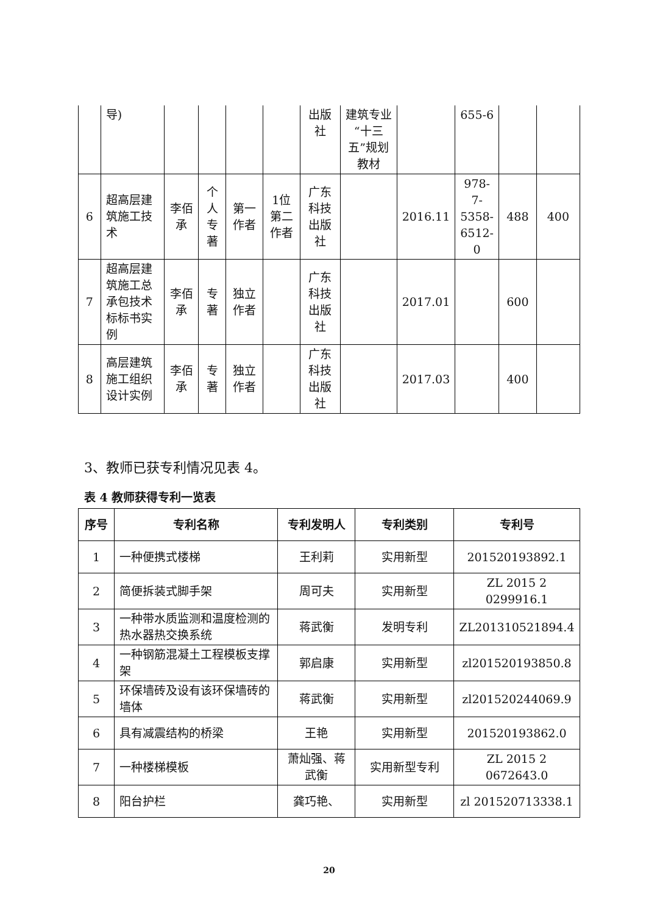| | 导) | | | | | 出版社 | 建筑专业“十三五”规划教材 | | 655-6 | | |
| 6 | 超高层建筑施工技术 | 李佰承 | 个人专著 | 第一作者 | 1位第二作者 | 广东科技出版社 | | 2016.11 | 978-7-5358-6512-0 | 488 | 400 |
| 7 | 超高层建筑施工总承包技术标标书实例 | 李佰承 | 专著 | 独立作者 | | 广东科技出版社 | | 2017.01 | | 600 | |
| 8 | 高层建筑施工组织设计实例 | 李佰承 | 专著 | 独立作者 | | 广东科技出版社 | | 2017.03 | | 400 | |
3、教师已获专利情况见表 4。
表 4 教师获得专利一览表
| 序号 | 专利名称 | 专利发明人 | 专利类别 | 专利号 |
| --- | --- | --- | --- | --- |
| 1 | 一种便携式楼梯 | 王利莉 | 实用新型 | 201520193892.1 |
| 2 | 简便拆装式脚手架 | 周可夫 | 实用新型 | ZL 2015 2 0299916.1 |
| 3 | 一种带水质监测和温度检测的热水器热交换系统 | 蒋武衡 | 发明专利 | ZL201310521894.4 |
| 4 | 一种钢筋混凝土工程模板支撑架 | 郭启康 | 实用新型 | zl201520193850.8 |
| 5 | 环保墙砖及设有该环保墙砖的墙体 | 蒋武衡 | 实用新型 | zl201520244069.9 |
| 6 | 具有减震结构的桥梁 | 王艳 | 实用新型 | 201520193862.0 |
| 7 | 一种楼梯模板 | 萧灿强、蒋武衡 | 实用新型专利 | ZL 2015 2 0672643.0 |
| 8 | 阳台护栏 | 龚巧艳、 | 实用新型 | zl 201520713338.1 |
20